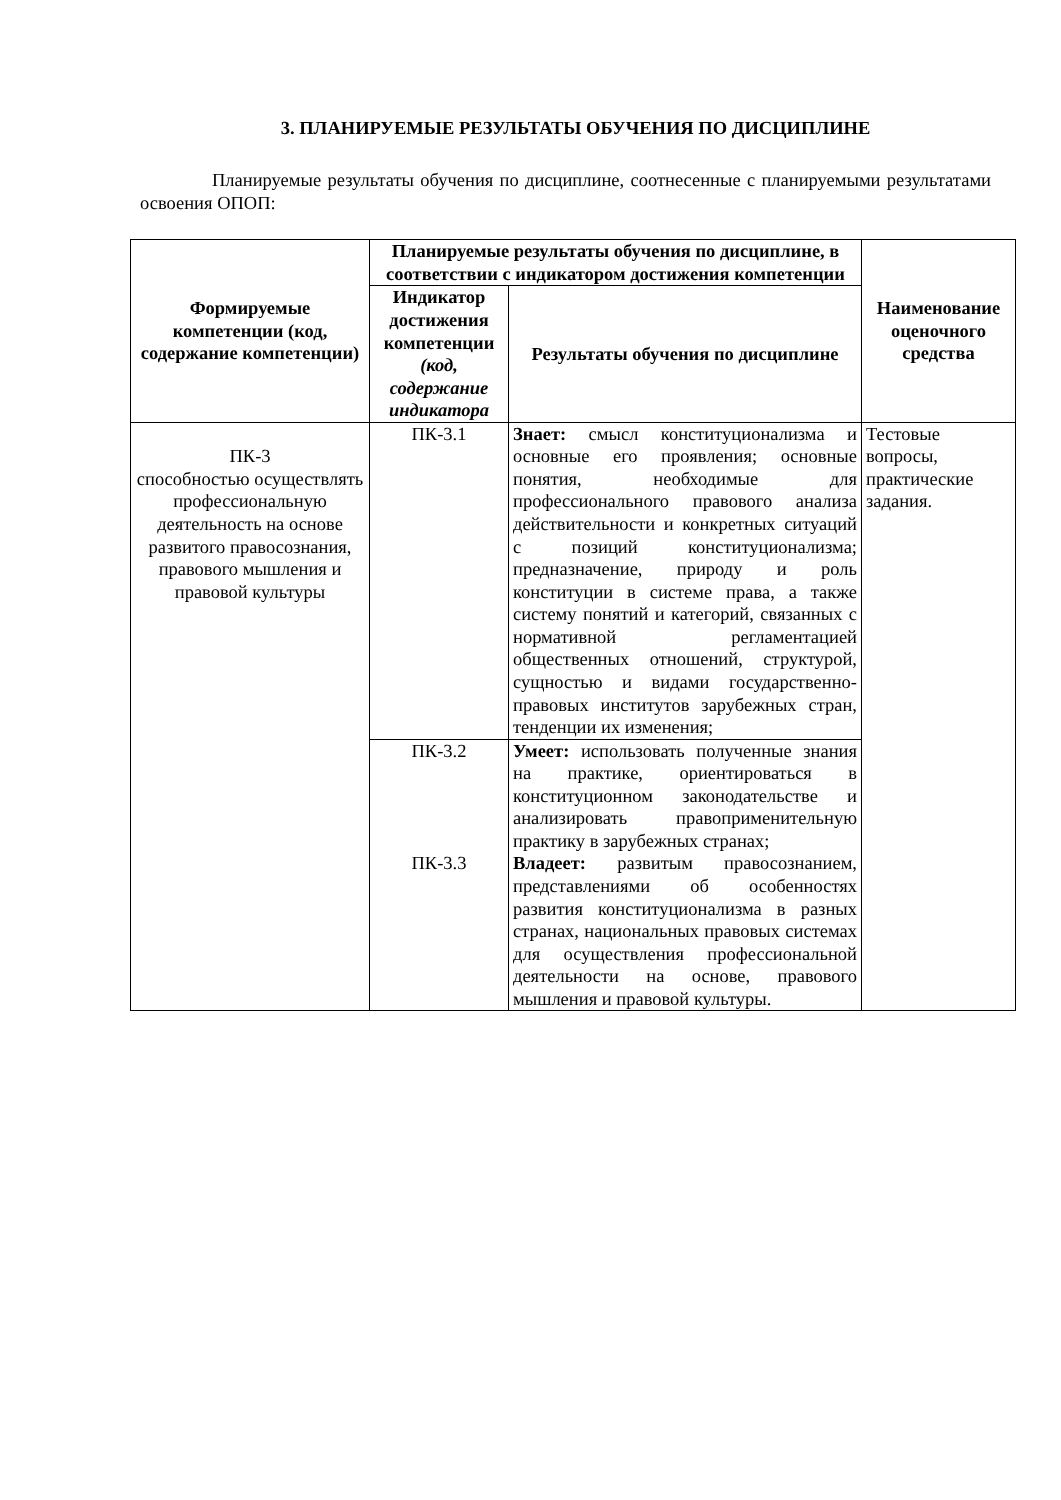3. ПЛАНИРУЕМЫЕ РЕЗУЛЬТАТЫ ОБУЧЕНИЯ ПО ДИСЦИПЛИНЕ
Планируемые результаты обучения по дисциплине, соотнесенные с планируемыми результатами освоения ОПОП:
| Формируемые компетенции (код, содержание компетенции) | Планируемые результаты обучения по дисциплине, в соответствии с индикатором достижения компетенции | | Наименование оценочного средства |
| --- | --- | --- | --- |
| | Индикатор достижения компетенции (код, содержание индикатора | Результаты обучения по дисциплине | |
| ПК-3 способностью осуществлять профессиональную деятельность на основе развитого правосознания, правового мышления и правовой культуры | ПК-3.1 | Знает: смысл конституционализма и основные его проявления; основные понятия, необходимые для профессионального правового анализа действительности и конкретных ситуаций с позиций конституционализма; предназначение, природу и роль конституции в системе права, а также систему понятий и категорий, связанных с нормативной регламентацией общественных отношений, структурой, сущностью и видами государственно-правовых институтов зарубежных стран, тенденции их изменения; | Тестовые вопросы, практические задания. |
| | ПК-3.2 | Умеет: использовать полученные знания на практике, ориентироваться в конституционном законодательстве и анализировать правоприменительную практику в зарубежных странах; | |
| | ПК-3.3 | Владеет: развитым правосознанием, представлениями об особенностях развития конституционализма в разных странах, национальных правовых системах для осуществления профессиональной деятельности на основе, правового мышления и правовой культуры. | |